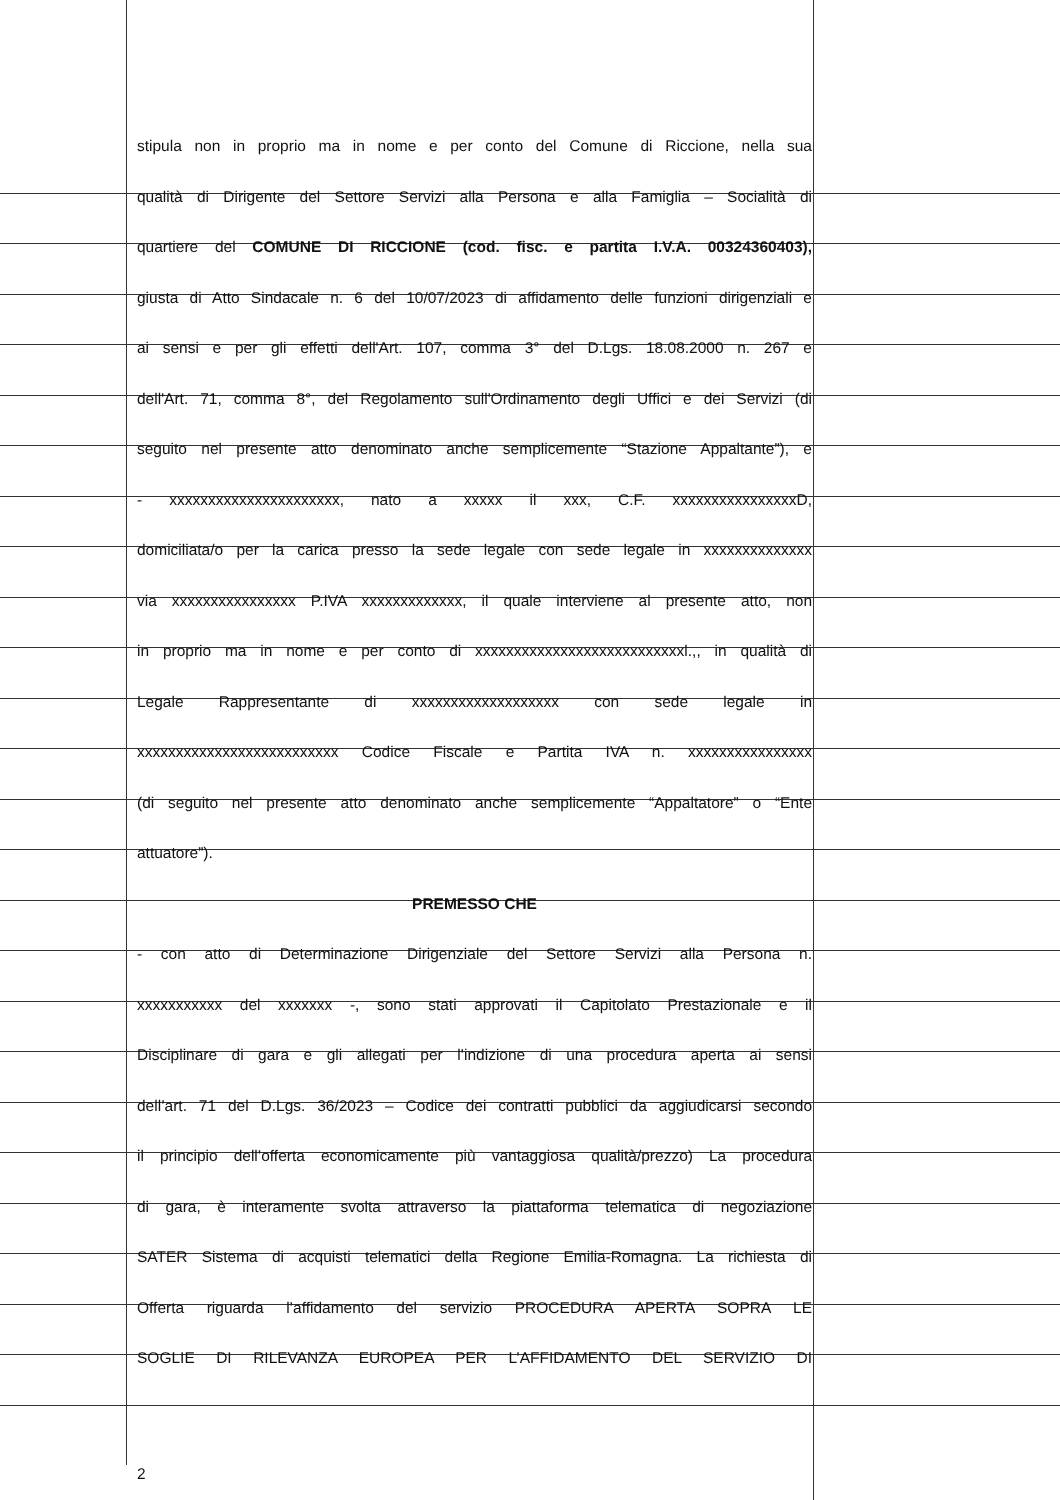stipula non in proprio ma in nome e per conto del Comune di Riccione, nella sua
qualità di Dirigente del Settore Servizi alla Persona e alla Famiglia – Socialità di
quartiere del COMUNE DI RICCIONE (cod. fisc. e partita I.V.A. 00324360403),
giusta di Atto Sindacale n. 6 del 10/07/2023 di affidamento delle funzioni dirigenziali e
ai sensi e per gli effetti dell'Art. 107, comma 3° del D.Lgs. 18.08.2000 n. 267 e
dell'Art. 71, comma 8°, del Regolamento sull'Ordinamento degli Uffici e dei Servizi (di
seguito nel presente atto denominato anche semplicemente “Stazione Appaltante”), e
- xxxxxxxxxxxxxxxxxxxxxx, nato a xxxxx il xxx, C.F. xxxxxxxxxxxxxxxxD,
domiciliata/o per la carica presso la sede legale con sede legale in xxxxxxxxxxxxxx
via xxxxxxxxxxxxxxxx P.IVA xxxxxxxxxxxxx, il quale interviene al presente atto, non
in proprio ma in nome e per conto di xxxxxxxxxxxxxxxxxxxxxxxxxxxl.,, in qualità di
Legale Rappresentante di xxxxxxxxxxxxxxxxxxx con sede legale in
xxxxxxxxxxxxxxxxxxxxxxxxxx Codice Fiscale e Partita IVA n. xxxxxxxxxxxxxxxx
(di seguito nel presente atto denominato anche semplicemente “Appaltatore” o “Ente
attuatore”).
PREMESSO CHE
- con atto di Determinazione Dirigenziale del Settore Servizi alla Persona n.
xxxxxxxxxxx del xxxxxxx -, sono stati approvati il Capitolato Prestazionale e il
Disciplinare di gara e gli allegati per l’indizione di una procedura aperta ai sensi
dell’art. 71 del D.Lgs. 36/2023 – Codice dei contratti pubblici da aggiudicarsi secondo
il principio dell’offerta economicamente più vantaggiosa qualità/prezzo) La procedura
di gara, è interamente svolta attraverso la piattaforma telematica di negoziazione
SATER Sistema di acquisti telematici della Regione Emilia-Romagna. La richiesta di
Offerta riguarda l’affidamento del servizio PROCEDURA APERTA SOPRA LE
SOGLIE DI RILEVANZA EUROPEA PER L’AFFIDAMENTO DEL SERVIZIO DI
2